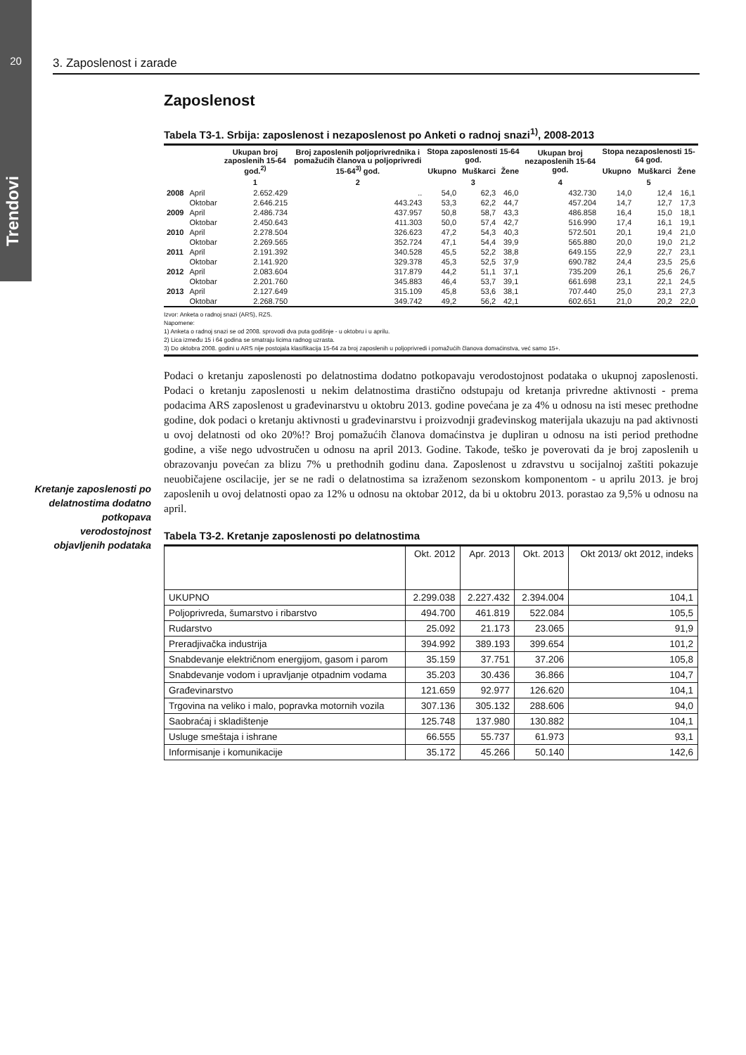20
Trendovi
3. Zaposlenost i zarade
Kretanje zaposlenosti po delatnostima dodatno potkopava verodostojnost objavljenih podataka
Zaposlenost
Tabela T3-1. Srbija: zaposlenost i nezaposlenost po Anketi o radnoj snazi<sup>1)</sup>, 2008-2013
| | | Ukupan broj zaposlenih 15-64 god.<sup>2)</sup> | Broj zaposlenih poljoprivrednika i pomažućih članova u poljoprivredi 15-64<sup>3)</sup> god. | Stopa zaposlenosti 15-64 god. | | | Ukupan broj nezaposlenih 15-64 god. | Stopa nezaposlenosti 15-64 god. | | |
| --- | --- | --- | --- | --- | --- | --- | --- | --- | --- | --- |
| | | | | Ukupno | Muškarci | Žene | | Ukupno | Muškarci | Žene |
| | | 1 | 2 | 3 | | | 4 | 5 | | |
| 2008 | April | 2.652.429 | .. | 54,0 | 62,3 | 46,0 | 432.730 | 14,0 | 12,4 | 16,1 |
| | Oktobar | 2.646.215 | 443.243 | 53,3 | 62,2 | 44,7 | 457.204 | 14,7 | 12,7 | 17,3 |
| 2009 | April | 2.486.734 | 437.957 | 50,8 | 58,7 | 43,3 | 486.858 | 16,4 | 15,0 | 18,1 |
| | Oktobar | 2.450.643 | 411.303 | 50,0 | 57,4 | 42,7 | 516.990 | 17,4 | 16,1 | 19,1 |
| 2010 | April | 2.278.504 | 326.623 | 47,2 | 54,3 | 40,3 | 572.501 | 20,1 | 19,4 | 21,0 |
| | Oktobar | 2.269.565 | 352.724 | 47,1 | 54,4 | 39,9 | 565.880 | 20,0 | 19,0 | 21,2 |
| 2011 | April | 2.191.392 | 340.528 | 45,5 | 52,2 | 38,8 | 649.155 | 22,9 | 22,7 | 23,1 |
| | Oktobar | 2.141.920 | 329.378 | 45,3 | 52,5 | 37,9 | 690.782 | 24,4 | 23,5 | 25,6 |
| 2012 | April | 2.083.604 | 317.879 | 44,2 | 51,1 | 37,1 | 735.209 | 26,1 | 25,6 | 26,7 |
| | Oktobar | 2.201.760 | 345.883 | 46,4 | 53,7 | 39,1 | 661.698 | 23,1 | 22,1 | 24,5 |
| 2013 | April | 2.127.649 | 315.109 | 45,8 | 53,6 | 38,1 | 707.440 | 25,0 | 23,1 | 27,3 |
| | Oktobar | 2.268.750 | 349.742 | 49,2 | 56,2 | 42,1 | 602.651 | 21,0 | 20,2 | 22,0 |
Izvor: Anketa o radnoj snazi (ARS), RZS.
Napomene:
1) Anketa o radnoj snazi se od 2008. sprovodi dva puta godišnje - u oktobru i u aprilu.
2) Lica između 15 i 64 godina se smatraju licima radnog uzrasta.
3) Do oktobra 2008. godini u ARS nije postojala klasifikacija 15-64 za broj zaposlenih u poljoprivredi i pomažućih članova domaćinstva, već samo 15+.
Podaci o kretanju zaposlenosti po delatnostima dodatno potkopavaju verodostojnost podataka o ukupnoj zaposlenosti. Podaci o kretanju zaposlenosti u nekim delatnostima drastično odstupaju od kretanja privredne aktivnosti - prema podacima ARS zaposlenost u građevinarstvu u oktobru 2013. godine povećana je za 4% u odnosu na isti mesec prethodne godine, dok podaci o kretanju aktivnosti u građevinarstvu i proizvodnji građevinskog materijala ukazuju na pad aktivnosti u ovoj delatnosti od oko 20%!? Broj pomažućih članova domaćinstva je dupliran u odnosu na isti period prethodne godine, a više nego udvostručen u odnosu na april 2013. Godine. Takođe, teško je poverovati da je broj zaposlenih u obrazovanju povećan za blizu 7% u prethodnih godinu dana. Zaposlenost u zdravstvu u socijalnoj zaštiti pokazuje neuobičajene oscilacije, jer se ne radi o delatnostima sa izraženom sezonskom komponentom - u aprilu 2013. je broj zaposlenih u ovoj delatnosti opao za 12% u odnosu na oktobar 2012, da bi u oktobru 2013. porastao za 9,5% u odnosu na april.
Tabela T3-2. Kretanje zaposlenosti po delatnostima
| | Okt. 2012 | Apr. 2013 | Okt. 2013 | Okt 2013/ okt 2012, indeks |
| --- | --- | --- | --- | --- |
| UKUPNO | 2.299.038 | 2.227.432 | 2.394.004 | 104,1 |
| Poljoprivreda, šumarstvo i ribarstvo | 494.700 | 461.819 | 522.084 | 105,5 |
| Rudarstvo | 25.092 | 21.173 | 23.065 | 91,9 |
| Preradjivačka industrija | 394.992 | 389.193 | 399.654 | 101,2 |
| Snabdevanje električnom energijom, gasom i parom | 35.159 | 37.751 | 37.206 | 105,8 |
| Snabdevanje vodom i upravljanje otpadnim vodama | 35.203 | 30.436 | 36.866 | 104,7 |
| Građevinarstvo | 121.659 | 92.977 | 126.620 | 104,1 |
| Trgovina na veliko i malo, popravka motornih vozila | 307.136 | 305.132 | 288.606 | 94,0 |
| Saobraćaj i skladištenje | 125.748 | 137.980 | 130.882 | 104,1 |
| Usluge smeštaja i ishrane | 66.555 | 55.737 | 61.973 | 93,1 |
| Informisanje i komunikacije | 35.172 | 45.266 | 50.140 | 142,6 |